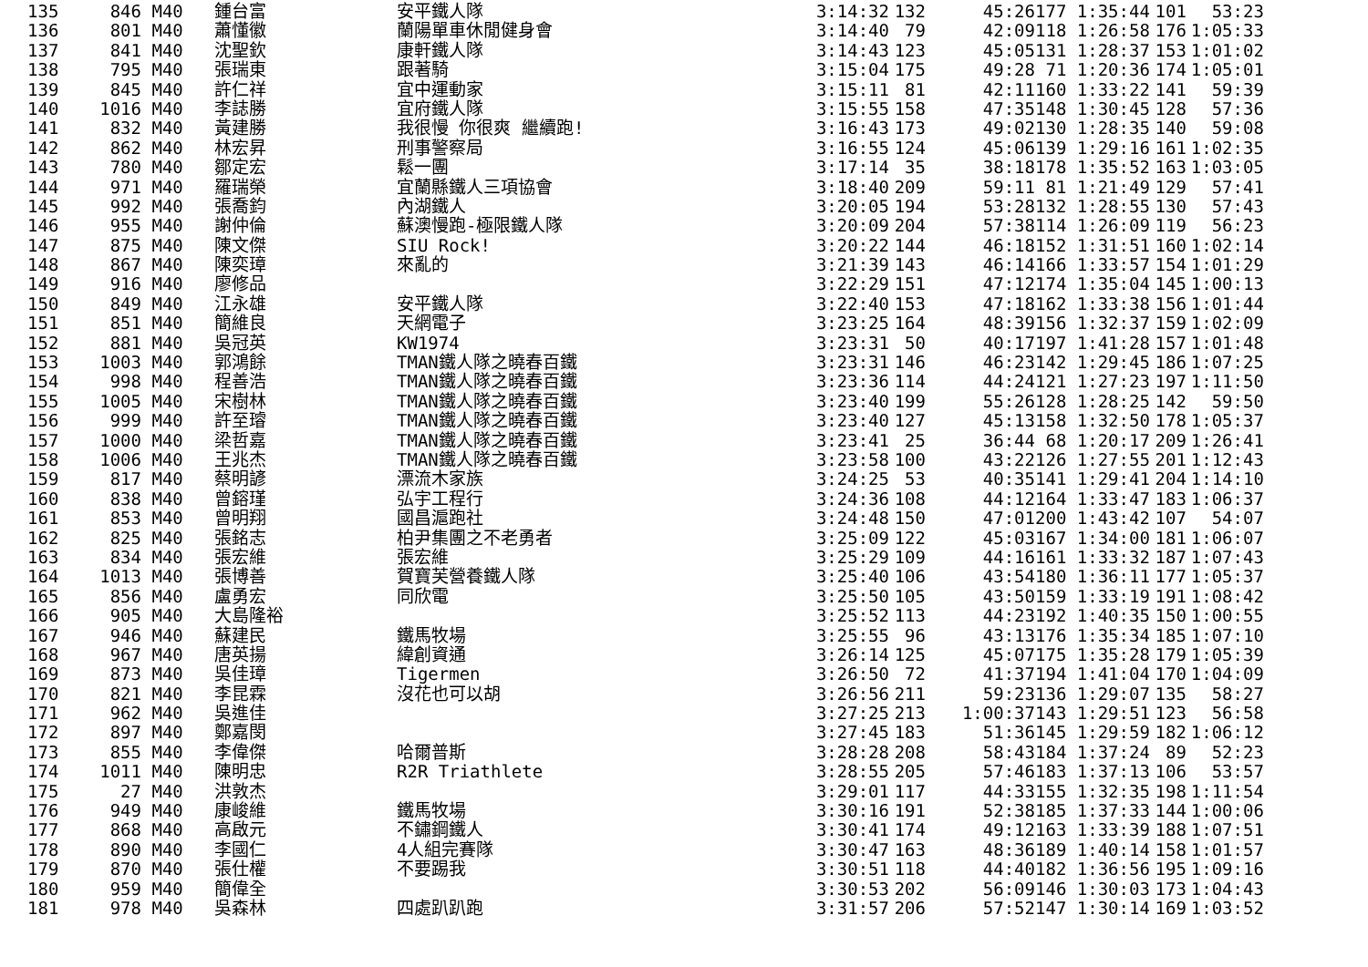| 135 | 846 | M40 | 鍾台富 | 安平鐵人隊 | 3:14:32 | 132 | 45:26 | 177 1:35:44 | 101 | 53:23 |
| 136 | 801 | M40 | 蕭懂徽 | 蘭陽單車休閒健身會 | 3:14:40 | 79 | 42:09 | 118 1:26:58 | 176 | 1:05:33 |
| 137 | 841 | M40 | 沈聖欽 | 康軒鐵人隊 | 3:14:43 | 123 | 45:05 | 131 1:28:37 | 153 | 1:01:02 |
| 138 | 795 | M40 | 張瑞東 | 跟著騎 | 3:15:04 | 175 | 49:28 | 71 1:20:36 | 174 | 1:05:01 |
| 139 | 845 | M40 | 許仁祥 | 宜中運動家 | 3:15:11 | 81 | 42:11 | 160 1:33:22 | 141 | 59:39 |
| 140 | 1016 | M40 | 李誌勝 | 宜府鐵人隊 | 3:15:55 | 158 | 47:35 | 148 1:30:45 | 128 | 57:36 |
| 141 | 832 | M40 | 黃建勝 | 我很慢 你很爽 繼續跑! | 3:16:43 | 173 | 49:02 | 130 1:28:35 | 140 | 59:08 |
| 142 | 862 | M40 | 林宏昇 | 刑事警察局 | 3:16:55 | 124 | 45:06 | 139 1:29:16 | 161 | 1:02:35 |
| 143 | 780 | M40 | 鄒定宏 | 鬆一團 | 3:17:14 | 35 | 38:18 | 178 1:35:52 | 163 | 1:03:05 |
| 144 | 971 | M40 | 羅瑞榮 | 宜蘭縣鐵人三項協會 | 3:18:40 | 209 | 59:11 | 81 1:21:49 | 129 | 57:41 |
| 145 | 992 | M40 | 張喬鈞 | 內湖鐵人 | 3:20:05 | 194 | 53:28 | 132 1:28:55 | 130 | 57:43 |
| 146 | 955 | M40 | 謝仲倫 | 蘇澳慢跑-極限鐵人隊 | 3:20:09 | 204 | 57:38 | 114 1:26:09 | 119 | 56:23 |
| 147 | 875 | M40 | 陳文傑 | SIU Rock! | 3:20:22 | 144 | 46:18 | 152 1:31:51 | 160 | 1:02:14 |
| 148 | 867 | M40 | 陳奕璋 | 來亂的 | 3:21:39 | 143 | 46:14 | 166 1:33:57 | 154 | 1:01:29 |
| 149 | 916 | M40 | 廖修品 | | 3:22:29 | 151 | 47:12 | 174 1:35:04 | 145 | 1:00:13 |
| 150 | 849 | M40 | 江永雄 | 安平鐵人隊 | 3:22:40 | 153 | 47:18 | 162 1:33:38 | 156 | 1:01:44 |
| 151 | 851 | M40 | 簡維良 | 天網電子 | 3:23:25 | 164 | 48:39 | 156 1:32:37 | 159 | 1:02:09 |
| 152 | 881 | M40 | 吳冠英 | KW1974 | 3:23:31 | 50 | 40:17 | 197 1:41:28 | 157 | 1:01:48 |
| 153 | 1003 | M40 | 郭鴻餘 | TMAN鐵人隊之曉春百鐵 | 3:23:31 | 146 | 46:23 | 142 1:29:45 | 186 | 1:07:25 |
| 154 | 998 | M40 | 程善浩 | TMAN鐵人隊之曉春百鐵 | 3:23:36 | 114 | 44:24 | 121 1:27:23 | 197 | 1:11:50 |
| 155 | 1005 | M40 | 宋樹林 | TMAN鐵人隊之曉春百鐵 | 3:23:40 | 199 | 55:26 | 128 1:28:25 | 142 | 59:50 |
| 156 | 999 | M40 | 許至璿 | TMAN鐵人隊之曉春百鐵 | 3:23:40 | 127 | 45:13 | 158 1:32:50 | 178 | 1:05:37 |
| 157 | 1000 | M40 | 梁哲嘉 | TMAN鐵人隊之曉春百鐵 | 3:23:41 | 25 | 36:44 | 68 1:20:17 | 209 | 1:26:41 |
| 158 | 1006 | M40 | 王兆杰 | TMAN鐵人隊之曉春百鐵 | 3:23:58 | 100 | 43:22 | 126 1:27:55 | 201 | 1:12:43 |
| 159 | 817 | M40 | 蔡明諺 | 漂流木家族 | 3:24:25 | 53 | 40:35 | 141 1:29:41 | 204 | 1:14:10 |
| 160 | 838 | M40 | 曾鎔瑾 | 弘宇工程行 | 3:24:36 | 108 | 44:12 | 164 1:33:47 | 183 | 1:06:37 |
| 161 | 853 | M40 | 曾明翔 | 國昌滬跑社 | 3:24:48 | 150 | 47:01 | 200 1:43:42 | 107 | 54:07 |
| 162 | 825 | M40 | 張銘志 | 柏尹集團之不老勇者 | 3:25:09 | 122 | 45:03 | 167 1:34:00 | 181 | 1:06:07 |
| 163 | 834 | M40 | 張宏維 | 張宏維 | 3:25:29 | 109 | 44:16 | 161 1:33:32 | 187 | 1:07:43 |
| 164 | 1013 | M40 | 張博善 | 賀寶芙營養鐵人隊 | 3:25:40 | 106 | 43:54 | 180 1:36:11 | 177 | 1:05:37 |
| 165 | 856 | M40 | 盧勇宏 | 同欣電 | 3:25:50 | 105 | 43:50 | 159 1:33:19 | 191 | 1:08:42 |
| 166 | 905 | M40 | 大島隆裕 | | 3:25:52 | 113 | 44:23 | 192 1:40:35 | 150 | 1:00:55 |
| 167 | 946 | M40 | 蘇建民 | 鐵馬牧場 | 3:25:55 | 96 | 43:13 | 176 1:35:34 | 185 | 1:07:10 |
| 168 | 967 | M40 | 唐英揚 | 緯創資通 | 3:26:14 | 125 | 45:07 | 175 1:35:28 | 179 | 1:05:39 |
| 169 | 873 | M40 | 吳佳璋 | Tigermen | 3:26:50 | 72 | 41:37 | 194 1:41:04 | 170 | 1:04:09 |
| 170 | 821 | M40 | 李昆霖 | 沒花也可以胡 | 3:26:56 | 211 | 59:23 | 136 1:29:07 | 135 | 58:27 |
| 171 | 962 | M40 | 吳進佳 | | 3:27:25 | 213 | 1:00:37 | 143 1:29:51 | 123 | 56:58 |
| 172 | 897 | M40 | 鄭嘉閔 | | 3:27:45 | 183 | 51:36 | 145 1:29:59 | 182 | 1:06:12 |
| 173 | 855 | M40 | 李偉傑 | 哈爾普斯 | 3:28:28 | 208 | 58:43 | 184 1:37:24 | 89 | 52:23 |
| 174 | 1011 | M40 | 陳明忠 | R2R Triathlete | 3:28:55 | 205 | 57:46 | 183 1:37:13 | 106 | 53:57 |
| 175 | 27 | M40 | 洪敦杰 | | 3:29:01 | 117 | 44:33 | 155 1:32:35 | 198 | 1:11:54 |
| 176 | 949 | M40 | 康峻維 | 鐵馬牧場 | 3:30:16 | 191 | 52:38 | 185 1:37:33 | 144 | 1:00:06 |
| 177 | 868 | M40 | 高啟元 | 不鏽鋼鐵人 | 3:30:41 | 174 | 49:12 | 163 1:33:39 | 188 | 1:07:51 |
| 178 | 890 | M40 | 李國仁 | 4人組完賽隊 | 3:30:47 | 163 | 48:36 | 189 1:40:14 | 158 | 1:01:57 |
| 179 | 870 | M40 | 張仕權 | 不要踢我 | 3:30:51 | 118 | 44:40 | 182 1:36:56 | 195 | 1:09:16 |
| 180 | 959 | M40 | 簡偉全 | | 3:30:53 | 202 | 56:09 | 146 1:30:03 | 173 | 1:04:43 |
| 181 | 978 | M40 | 吳森林 | 四處趴趴跑 | 3:31:57 | 206 | 57:52 | 147 1:30:14 | 169 | 1:03:52 |